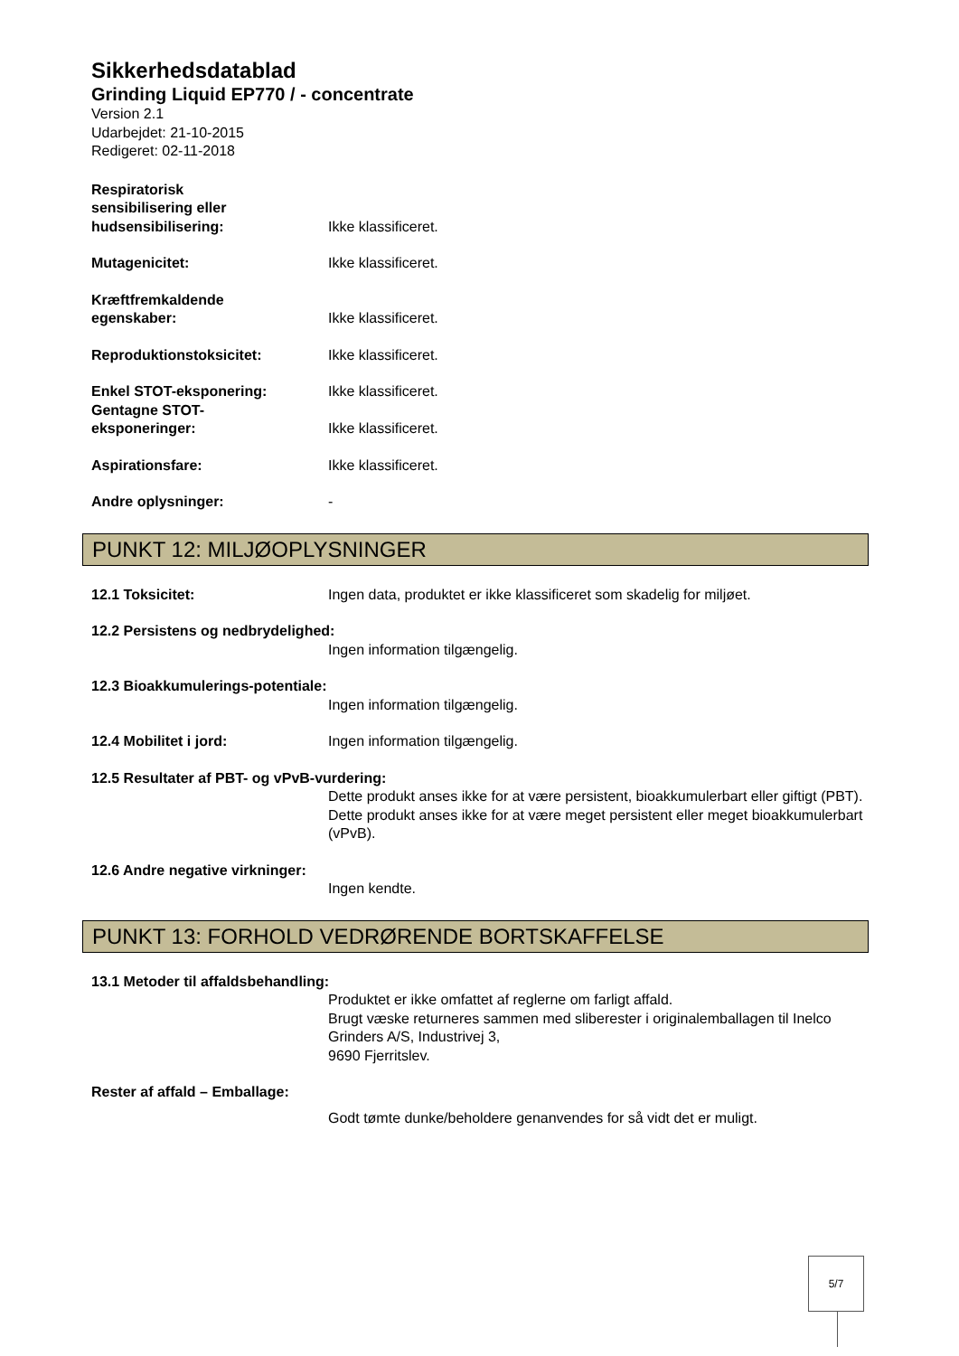Sikkerhedsdatablad
Grinding Liquid EP770 / - concentrate
Version 2.1
Udarbejdet: 21-10-2015
Redigeret: 02-11-2018
Respiratorisk
sensibilisering eller
hudsensibilisering:
Ikke klassificeret.
Mutagenicitet: Ikke klassificeret.
Kræftfremkaldende
egenskaber:
Ikke klassificeret.
Reproduktionstoksicitet: Ikke klassificeret.
Enkel STOT-eksponering: Ikke klassificeret.
Gentagne STOT-
eksponeringer:
Ikke klassificeret.
Aspirationsfare: Ikke klassificeret.
Andre oplysninger: -
PUNKT 12: MILJØOPLYSNINGER
12.1 Toksicitet: Ingen data, produktet er ikke klassificeret som skadelig for miljøet.
12.2 Persistens og nedbrydelighed:
Ingen information tilgængelig.
12.3 Bioakkumulerings-potentiale:
Ingen information tilgængelig.
12.4 Mobilitet i jord: Ingen information tilgængelig.
12.5 Resultater af PBT- og vPvB-vurdering:
Dette produkt anses ikke for at være persistent, bioakkumulerbart eller giftigt (PBT). Dette produkt anses ikke for at være meget persistent eller meget bioakkumulerbart (vPvB).
12.6 Andre negative virkninger:
Ingen kendte.
PUNKT 13: FORHOLD VEDRØRENDE BORTSKAFFELSE
13.1 Metoder til affaldsbehandling:
Produktet er ikke omfattet af reglerne om farligt affald.
Brugt væske returneres sammen med sliberester i originalemballagen til Inelco Grinders A/S, Industrivej 3,
9690 Fjerritslev.
Rester af affald – Emballage:
Godt tømte dunke/beholdere genanvendes for så vidt det er muligt.
5/7